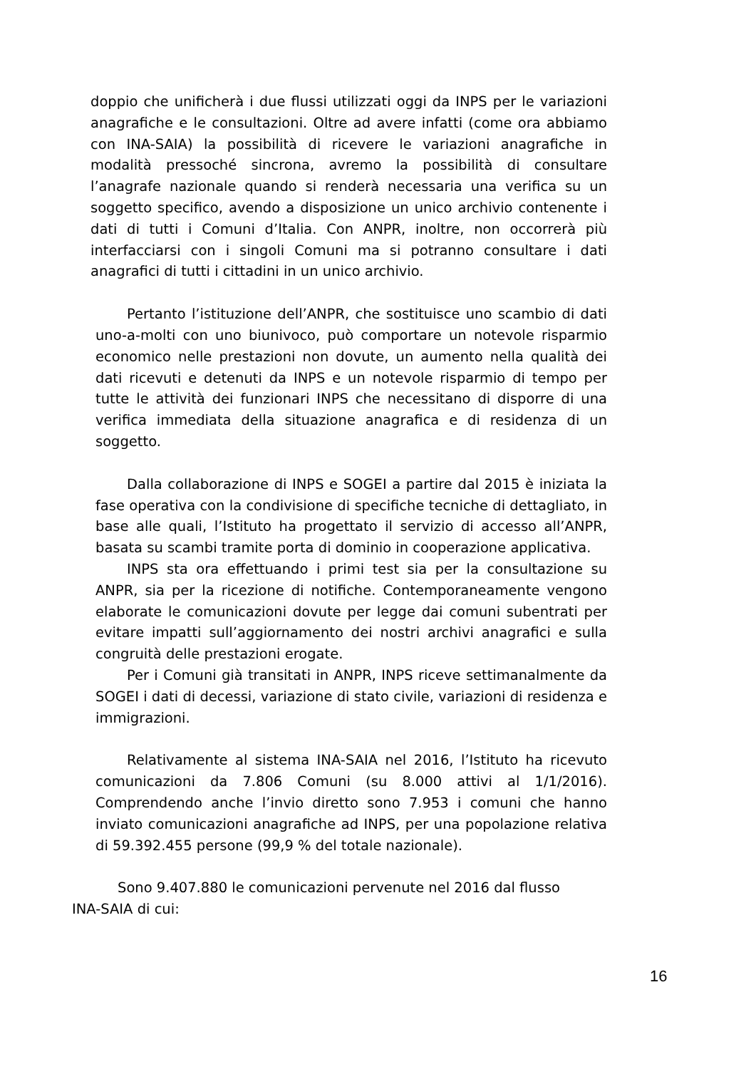doppio che unificherà i due flussi utilizzati oggi da INPS per le variazioni anagrafiche e le consultazioni. Oltre ad avere infatti (come ora abbiamo con INA-SAIA) la possibilità di ricevere le variazioni anagrafiche in modalità pressoché sincrona, avremo la possibilità di consultare l’anagrafe nazionale quando si renderà necessaria una verifica su un soggetto specifico, avendo a disposizione un unico archivio contenente i dati di tutti i Comuni d’Italia. Con ANPR, inoltre, non occorrerà più interfacciarsi con i singoli Comuni ma si potranno consultare i dati anagrafici di tutti i cittadini in un unico archivio.
Pertanto l’istituzione dell’ANPR, che sostituisce uno scambio di dati uno-a-molti con uno biunivoco, può comportare un notevole risparmio economico nelle prestazioni non dovute, un aumento nella qualità dei dati ricevuti e detenuti da INPS e un notevole risparmio di tempo per tutte le attività dei funzionari INPS che necessitano di disporre di una verifica immediata della situazione anagrafica e di residenza di un soggetto.
Dalla collaborazione di INPS e SOGEI a partire dal 2015 è iniziata la fase operativa con la condivisione di specifiche tecniche di dettagliato, in base alle quali, l’Istituto ha progettato il servizio di accesso all’ANPR, basata su scambi tramite porta di dominio in cooperazione applicativa.
INPS sta ora effettuando i primi test sia per la consultazione su ANPR, sia per la ricezione di notifiche. Contemporaneamente vengono elaborate le comunicazioni dovute per legge dai comuni subentrati per evitare impatti sull’aggiornamento dei nostri archivi anagrafici e sulla congruità delle prestazioni erogate.
Per i Comuni già transitati in ANPR, INPS riceve settimanalmente da SOGEI i dati di decessi, variazione di stato civile, variazioni di residenza e immigrazioni.
Relativamente al sistema INA-SAIA nel 2016, l’Istituto ha ricevuto comunicazioni da 7.806 Comuni (su 8.000 attivi al 1/1/2016). Comprendendo anche l’invio diretto sono 7.953 i comuni che hanno inviato comunicazioni anagrafiche ad INPS, per una popolazione relativa di 59.392.455 persone (99,9 % del totale nazionale).
Sono 9.407.880 le comunicazioni pervenute nel 2016 dal flusso INA-SAIA di cui:
16